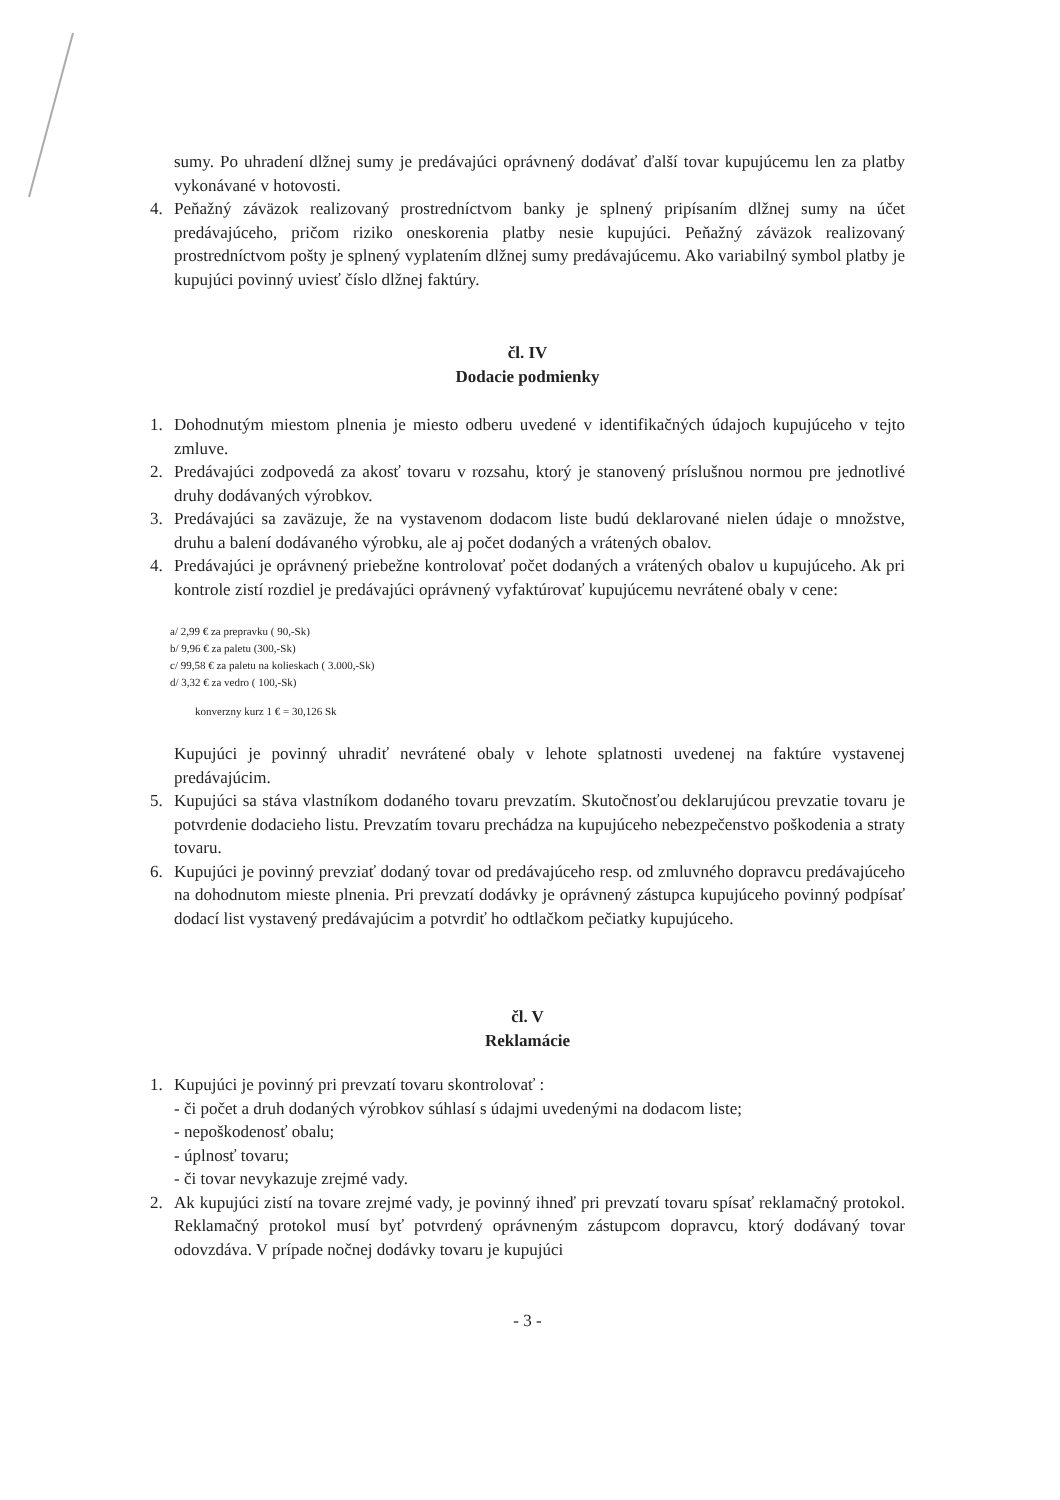sumy. Po uhradení dlžnej sumy je predávajúci oprávnený dodávať ďalší tovar kupujúcemu len za platby vykonávané v hotovosti.
4. Peňažný záväzok realizovaný prostredníctvom banky je splnený pripísaním dlžnej sumy na účet predávajúceho, pričom riziko oneskorenia platby nesie kupujúci. Peňažný záväzok realizovaný prostredníctvom pošty je splnený vyplatením dlžnej sumy predávajúcemu. Ako variabilný symbol platby je kupujúci povinný uviesť číslo dlžnej faktúry.
čl. IV
Dodacie podmienky
1. Dohodnutým miestom plnenia je miesto odberu uvedené v identifikačných údajoch kupujúceho v tejto zmluve.
2. Predávajúci zodpovedá za akosť tovaru v rozsahu, ktorý je stanovený príslušnou normou pre jednotlivé druhy dodávaných výrobkov.
3. Predávajúci sa zaväzuje, že na vystavenom dodacom liste budú deklarované nielen údaje o množstve, druhu a balení dodávaného výrobku, ale aj počet dodaných a vrátených obalov.
4. Predávajúci je oprávnený priebežne kontrolovať počet dodaných a vrátených obalov u kupujúceho. Ak pri kontrole zistí rozdiel je predávajúci oprávnený vyfaktúrovať kupujúcemu nevrátené obaly v cene:
a/ 2,99 € za prepravku ( 90,-Sk)
b/ 9,96 € za paletu (300,-Sk)
c/ 99,58 € za paletu na kolieskach ( 3.000,-Sk)
d/ 3,32 € za vedro ( 100,-Sk)
konverzny kurz 1 € = 30,126 Sk
Kupujúci je povinný uhradiť nevrátené obaly v lehote splatnosti uvedenej na faktúre vystavenej predávajúcim.
5. Kupujúci sa stáva vlastníkom dodaného tovaru prevzatím. Skutočnosťou deklarujúcou prevzatie tovaru je potvrdenie dodacieho listu. Prevzatím tovaru prechádza na kupujúceho nebezpečenstvo poškodenia a straty tovaru.
6. Kupujúci je povinný prevziať dodaný tovar od predávajúceho resp. od zmluvného dopravcu predávajúceho na dohodnutom mieste plnenia. Pri prevzatí dodávky je oprávnený zástupca kupujúceho povinný podpísať dodací list vystavený predávajúcim a potvrdiť ho odtlačkom pečiatky kupujúceho.
čl. V
Reklamácie
1. Kupujúci je povinný pri prevzatí tovaru skontrolovať :
- či počet a druh dodaných výrobkov súhlasí s údajmi uvedenými na dodacom liste;
- nepoškodenosť obalu;
- úplnosť tovaru;
- či tovar nevykazuje zrejmé vady.
2. Ak kupujúci zistí na tovare zrejmé vady, je povinný ihneď pri prevzatí tovaru spísať reklamačný protokol. Reklamačný protokol musí byť potvrdený oprávneným zástupcom dopravcu, ktorý dodávaný tovar odovzdáva. V prípade nočnej dodávky tovaru je kupujúci
- 3 -